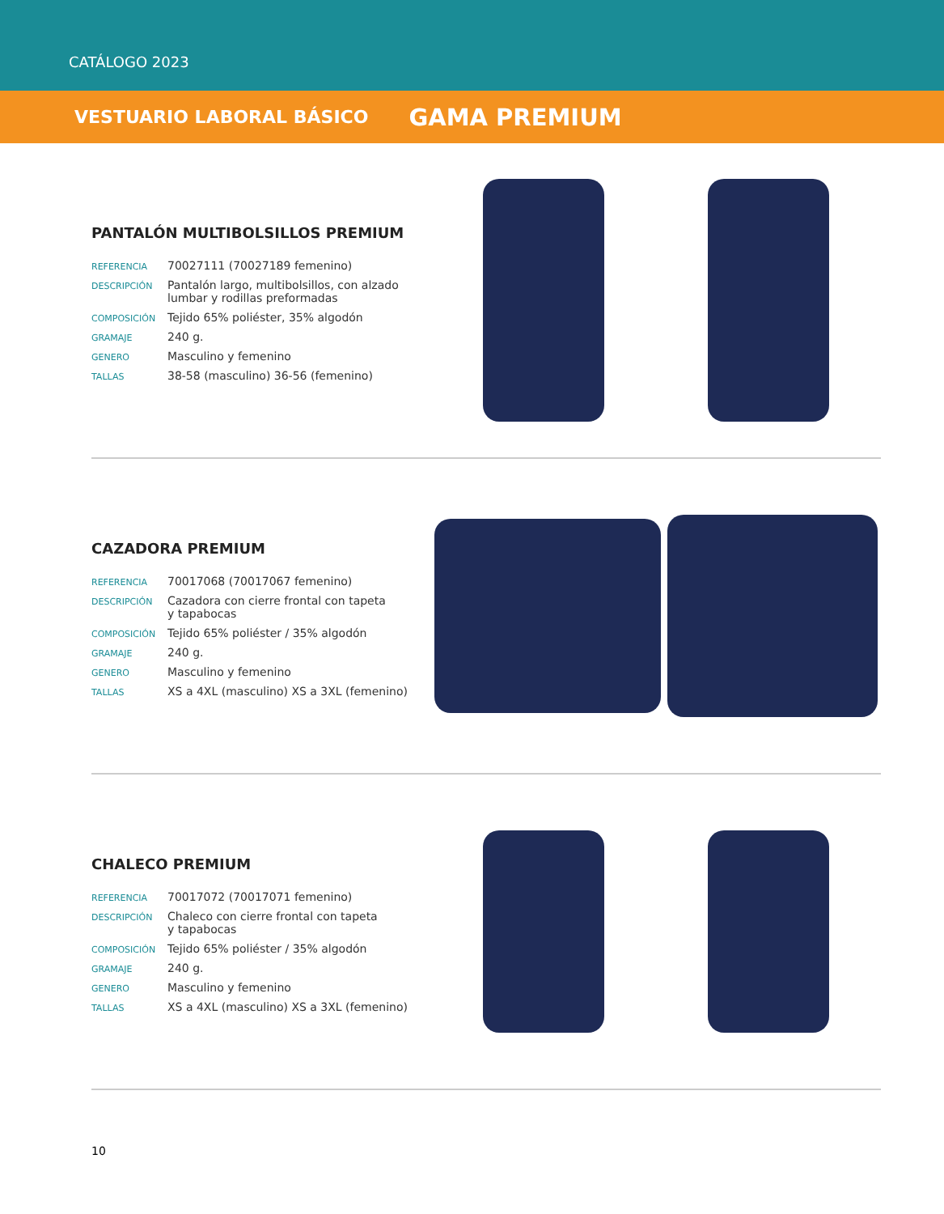CATÁLOGO 2023
VESTUARIO LABORAL BÁSICO GAMA PREMIUM
PANTALÓN MULTIBOLSILLOS PREMIUM
| REFERENCIA | 70027111 (70027189 femenino) |
| DESCRIPCIÓN | Pantalón largo, multibolsillos, con alzado lumbar y rodillas preformadas |
| COMPOSICIÓN | Tejido 65% poliéster, 35% algodón |
| GRAMAJE | 240 g. |
| GENERO | Masculino y femenino |
| TALLAS | 38-58 (masculino) 36-56 (femenino) |
CAZADORA PREMIUM
| REFERENCIA | 70017068 (70017067 femenino) |
| DESCRIPCIÓN | Cazadora con cierre frontal con tapeta y tapabocas |
| COMPOSICIÓN | Tejido 65% poliéster / 35% algodón |
| GRAMAJE | 240 g. |
| GENERO | Masculino y femenino |
| TALLAS | XS a 4XL (masculino) XS a 3XL (femenino) |
CHALECO PREMIUM
| REFERENCIA | 70017072 (70017071 femenino) |
| DESCRIPCIÓN | Chaleco con cierre frontal con tapeta y tapabocas |
| COMPOSICIÓN | Tejido 65% poliéster / 35% algodón |
| GRAMAJE | 240 g. |
| GENERO | Masculino y femenino |
| TALLAS | XS a 4XL (masculino) XS a 3XL (femenino) |
10